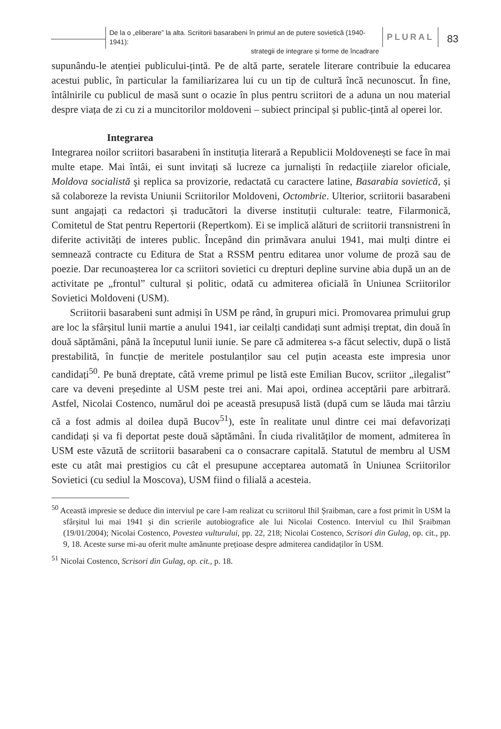De la o „eliberare” la alta. Scriitorii basarabeni în primul an de putere sovietică (1940-1941):
strategii de integrare și forme de încadrare
PLURAL
83
supunându-le atenției publicului-țintă. Pe de altă parte, seratele literare contribuie la educarea acestui public, în particular la familiarizarea lui cu un tip de cultură încă necunoscut. În fine, întâlnirile cu publicul de masă sunt o ocazie în plus pentru scriitori de a aduna un nou material despre viața de zi cu zi a muncitorilor moldoveni – subiect principal și public-țintă al operei lor.
Integrarea
Integrarea noilor scriitori basarabeni în instituția literară a Republicii Moldovenești se face în mai multe etape. Mai întâi, ei sunt invitați să lucreze ca jurnaliști în redacțiile ziarelor oficiale, Moldova socialistă şi replica sa provizorie, redactată cu caractere latine, Basarabia sovietică, și să colaboreze la revista Uniunii Scriitorilor Moldoveni, Octombrie. Ulterior, scriitorii basarabeni sunt angajați ca redactori și traducători la diverse instituții culturale: teatre, Filarmonică, Comitetul de Stat pentru Repertorii (Repertkom). Ei se implică alături de scriitorii transnistreni în diferite activități de interes public. Începând din primăvara anului 1941, mai mulți dintre ei semnează contracte cu Editura de Stat a RSSM pentru editarea unor volume de proză sau de poezie. Dar recunoașterea lor ca scriitori sovietici cu drepturi depline survine abia după un an de activitate pe „frontul” cultural și politic, odată cu admiterea oficială în Uniunea Scriitorilor Sovietici Moldoveni (USM).
Scriitorii basarabeni sunt admiși în USM pe rând, în grupuri mici. Promovarea primului grup are loc la sfârșitul lunii martie a anului 1941, iar ceilalți candidați sunt admiși treptat, din două în două săptămâni, până la începutul lunii iunie. Se pare că admiterea s-a făcut selectiv, după o listă prestabilită, în funcție de meritele postulanților sau cel puțin aceasta este impresia unor candidați<sup>50</sup>. Pe bună dreptate, câtă vreme primul pe listă este Emilian Bucov, scriitor „ilegalist” care va deveni președinte al USM peste trei ani. Mai apoi, ordinea acceptării pare arbitrară. Astfel, Nicolai Costenco, numărul doi pe această presupusă listă (după cum se lăuda mai târziu că a fost admis al doilea după Bucov<sup>51</sup>), este în realitate unul dintre cei mai defavorizați candidați și va fi deportat peste două săptămâni. În ciuda rivalităților de moment, admiterea în USM este văzută de scriitorii basarabeni ca o consacrare capitală. Statutul de membru al USM este cu atât mai prestigios cu cât el presupune acceptarea automată în Uniunea Scriitorilor Sovietici (cu sediul la Moscova), USM fiind o filială a acesteia.
<sup>50</sup> Această impresie se deduce din interviul pe care l-am realizat cu scriitorul Ihil Șraibman, care a fost primit în USM la sfârșitul lui mai 1941 și din scrierile autobiografice ale lui Nicolai Costenco. Interviul cu Ihil Șraibman (19/01/2004); Nicolai Costenco, Povestea vulturului, pp. 22, 218; Nicolai Costenco, Scrisori din Gulag, op. cit., pp. 9, 18. Aceste surse mi-au oferit multe amănunte prețioase despre admiterea candidaților în USM.
<sup>51</sup> Nicolai Costenco, Scrisori din Gulag, op. cit., p. 18.